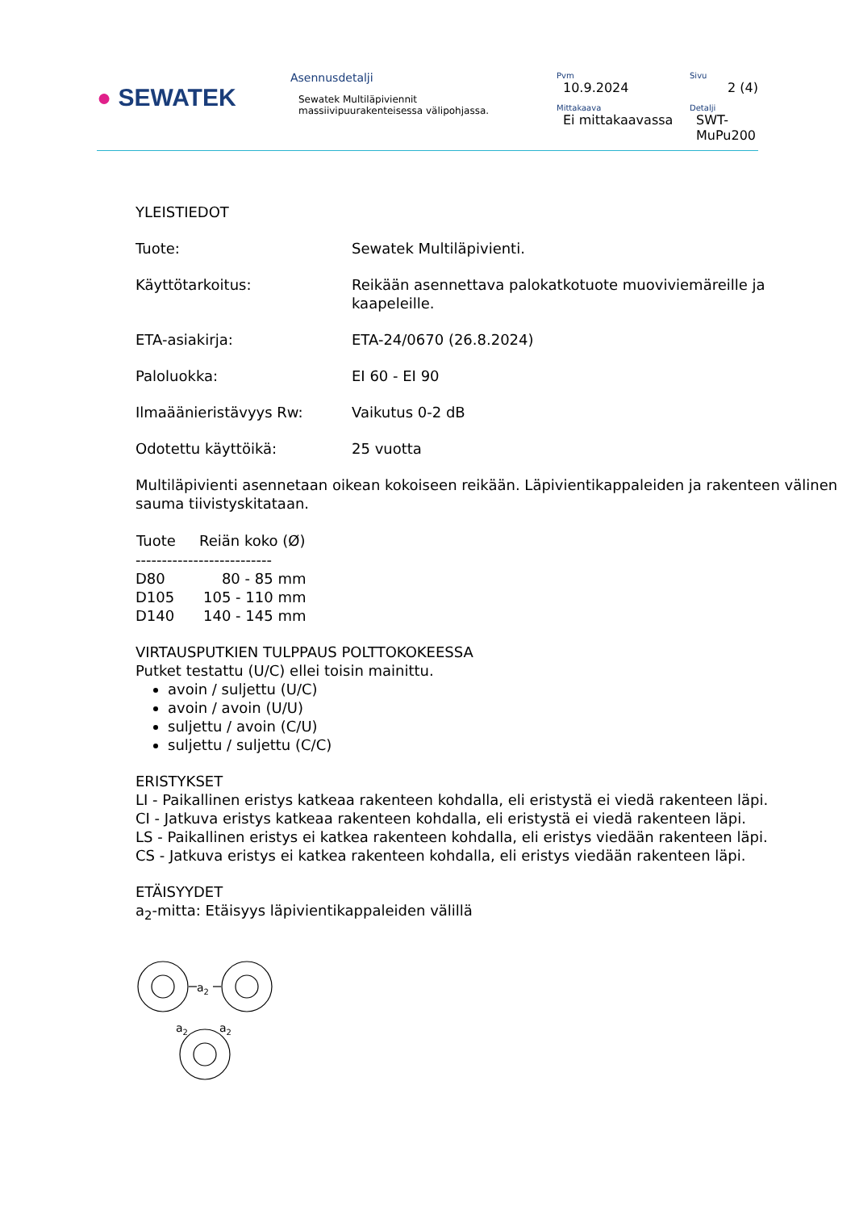● SEWATEK
Asennusdetalji
Sewatek Multiläpiviennit
massiivipuurakenteisessa välipohjassa.
Pvm
10.9.2024
Sivu
2 (4)
Mittakaava
Ei mittakaavassa
Detalji
SWT-MuPu200
YLEISTIEDOT
| Tuote: | Sewatek Multiläpivienti. |
| Käyttötarkoitus: | Reikään asennettava palokatkotuote muoviviemäreille ja kaapeleille. |
| ETA-asiakirja: | ETA-24/0670 (26.8.2024) |
| Paloluokka: | EI 60 - EI 90 |
| Ilmaäänieristävyys Rw: | Vaikutus 0-2 dB |
| Odotettu käyttöikä: | 25 vuotta |
Multiläpivienti asennetaan oikean kokoiseen reikään. Läpivientikappaleiden ja rakenteen välinen sauma tiivistyskitataan.
| Tuote | Reiän koko (Ø) |
| --- | --- |
| -------------------------- | |
| D80 | 80 - 85 mm |
| D105 | 105 - 110 mm |
| D140 | 140 - 145 mm |
VIRTAUSPUTKIEN TULPPAUS POLTTOKOKEESSA
Putket testattu (U/C) ellei toisin mainittu.
avoin / suljettu (U/C)
avoin / avoin (U/U)
suljettu / avoin (C/U)
suljettu / suljettu (C/C)
ERISTYKSET
LI - Paikallinen eristys katkeaa rakenteen kohdalla, eli eristystä ei viedä rakenteen läpi.
CI - Jatkuva eristys katkeaa rakenteen kohdalla, eli eristystä ei viedä rakenteen läpi.
LS - Paikallinen eristys ei katkea rakenteen kohdalla, eli eristys viedään rakenteen läpi.
CS - Jatkuva eristys ei katkea rakenteen kohdalla, eli eristys viedään rakenteen läpi.
ETÄISYYDET
a<sub>2</sub>-mitta: Etäisyys läpivientikappaleiden välillä
a2
a2
a2